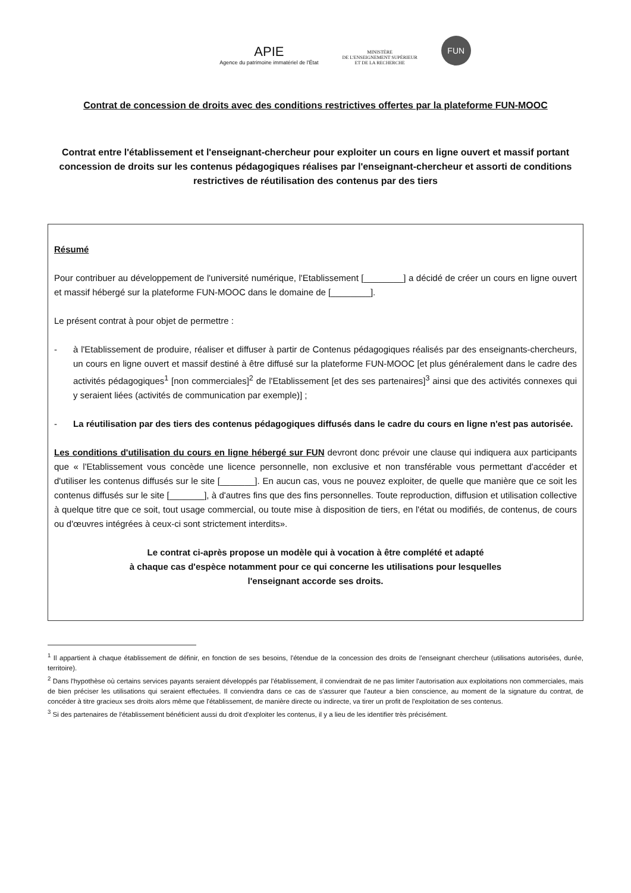APIE
Agence du patrimoine immatériel de l'État
MINISTÈRE
DE L'ENSEIGNEMENT SUPÉRIEUR
ET DE LA RECHERCHE
FUN
Contrat de concession de droits avec des conditions restrictives offertes par la plateforme FUN-MOOC
Contrat entre l'établissement et l'enseignant-chercheur pour exploiter un cours en ligne ouvert et massif portant concession de droits sur les contenus pédagogiques réalises par l'enseignant-chercheur et assorti de conditions restrictives de réutilisation des contenus par des tiers
Résumé
Pour contribuer au développement de l'université numérique, l'Etablissement [________] a décidé de créer un cours en ligne ouvert et massif hébergé sur la plateforme FUN-MOOC dans le domaine de [________].
Le présent contrat à pour objet de permettre :
- à l'Etablissement de produire, réaliser et diffuser à partir de Contenus pédagogiques réalisés par des enseignants-chercheurs, un cours en ligne ouvert et massif destiné à être diffusé sur la plateforme FUN-MOOC [et plus généralement dans le cadre des activités pédagogiques<sup>1</sup> [non commerciales]<sup>2</sup> de l'Etablissement [et des ses partenaires]<sup>3</sup> ainsi que des activités connexes qui y seraient liées (activités de communication par exemple)] ;
- La réutilisation par des tiers des contenus pédagogiques diffusés dans le cadre du cours en ligne n'est pas autorisée.
Les conditions d'utilisation du cours en ligne hébergé sur FUN devront donc prévoir une clause qui indiquera aux participants que « l'Etablissement vous concède une licence personnelle, non exclusive et non transférable vous permettant d'accéder et d'utiliser les contenus diffusés sur le site [_______]. En aucun cas, vous ne pouvez exploiter, de quelle que manière que ce soit les contenus diffusés sur le site [_______], à d'autres fins que des fins personnelles. Toute reproduction, diffusion et utilisation collective à quelque titre que ce soit, tout usage commercial, ou toute mise à disposition de tiers, en l'état ou modifiés, de contenus, de cours ou d'œuvres intégrées à ceux-ci sont strictement interdits».
Le contrat ci-après propose un modèle qui à vocation à être complété et adapté
à chaque cas d'espèce notamment pour ce qui concerne les utilisations pour lesquelles
l'enseignant accorde ses droits.
<sup>1</sup> Il appartient à chaque établissement de définir, en fonction de ses besoins, l'étendue de la concession des droits de l'enseignant chercheur (utilisations autorisées, durée, territoire).
<sup>2</sup> Dans l'hypothèse où certains services payants seraient développés par l'établissement, il conviendrait de ne pas limiter l'autorisation aux exploitations non commerciales, mais de bien préciser les utilisations qui seraient effectuées. Il conviendra dans ce cas de s'assurer que l'auteur a bien conscience, au moment de la signature du contrat, de concéder à titre gracieux ses droits alors même que l'établissement, de manière directe ou indirecte, va tirer un profit de l'exploitation de ses contenus.
<sup>3</sup> Si des partenaires de l'établissement bénéficient aussi du droit d'exploiter les contenus, il y a lieu de les identifier très précisément.